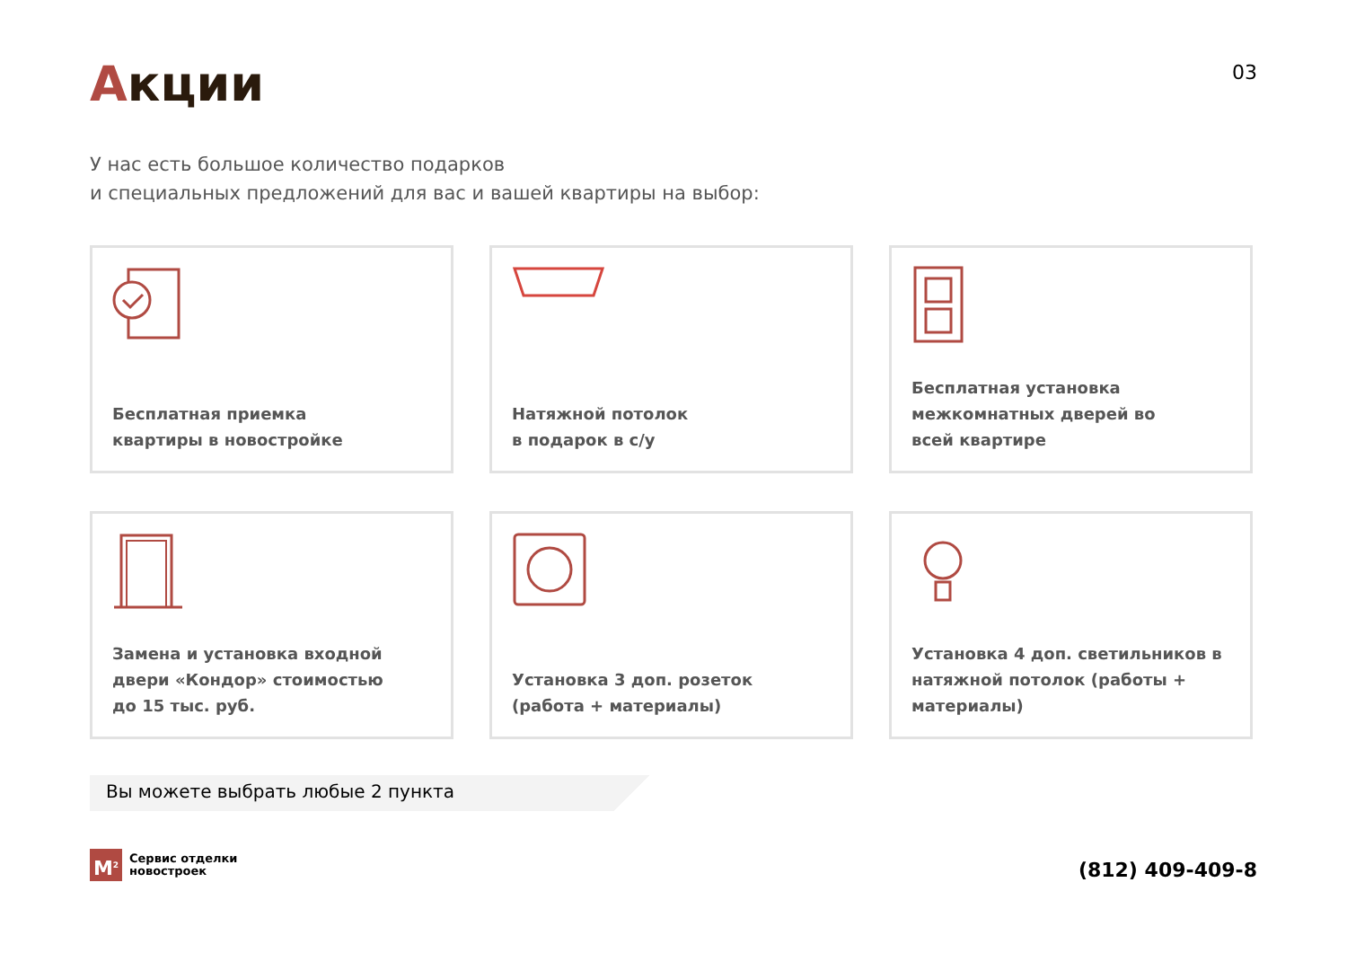Акции
03
У нас есть большое количество подарков
и специальных предложений для вас и вашей квартиры на выбор:
Бесплатная приемка
квартиры в новостройке
Натяжной потолок
в подарок в с/у
Бесплатная установка
межкомнатных дверей во
всей квартире
Замена и установка входной
двери «Кондор» стоимостью
до 15 тыс. руб.
Установка 3 доп. розеток
(работа + материалы)
Установка 4 доп. светильников в
натяжной потолок (работы +
материалы)
Вы можете выбрать любые 2 пункта
M<sup>2</sup>
Сервис отделки
новостроек
(812) 409-409-8